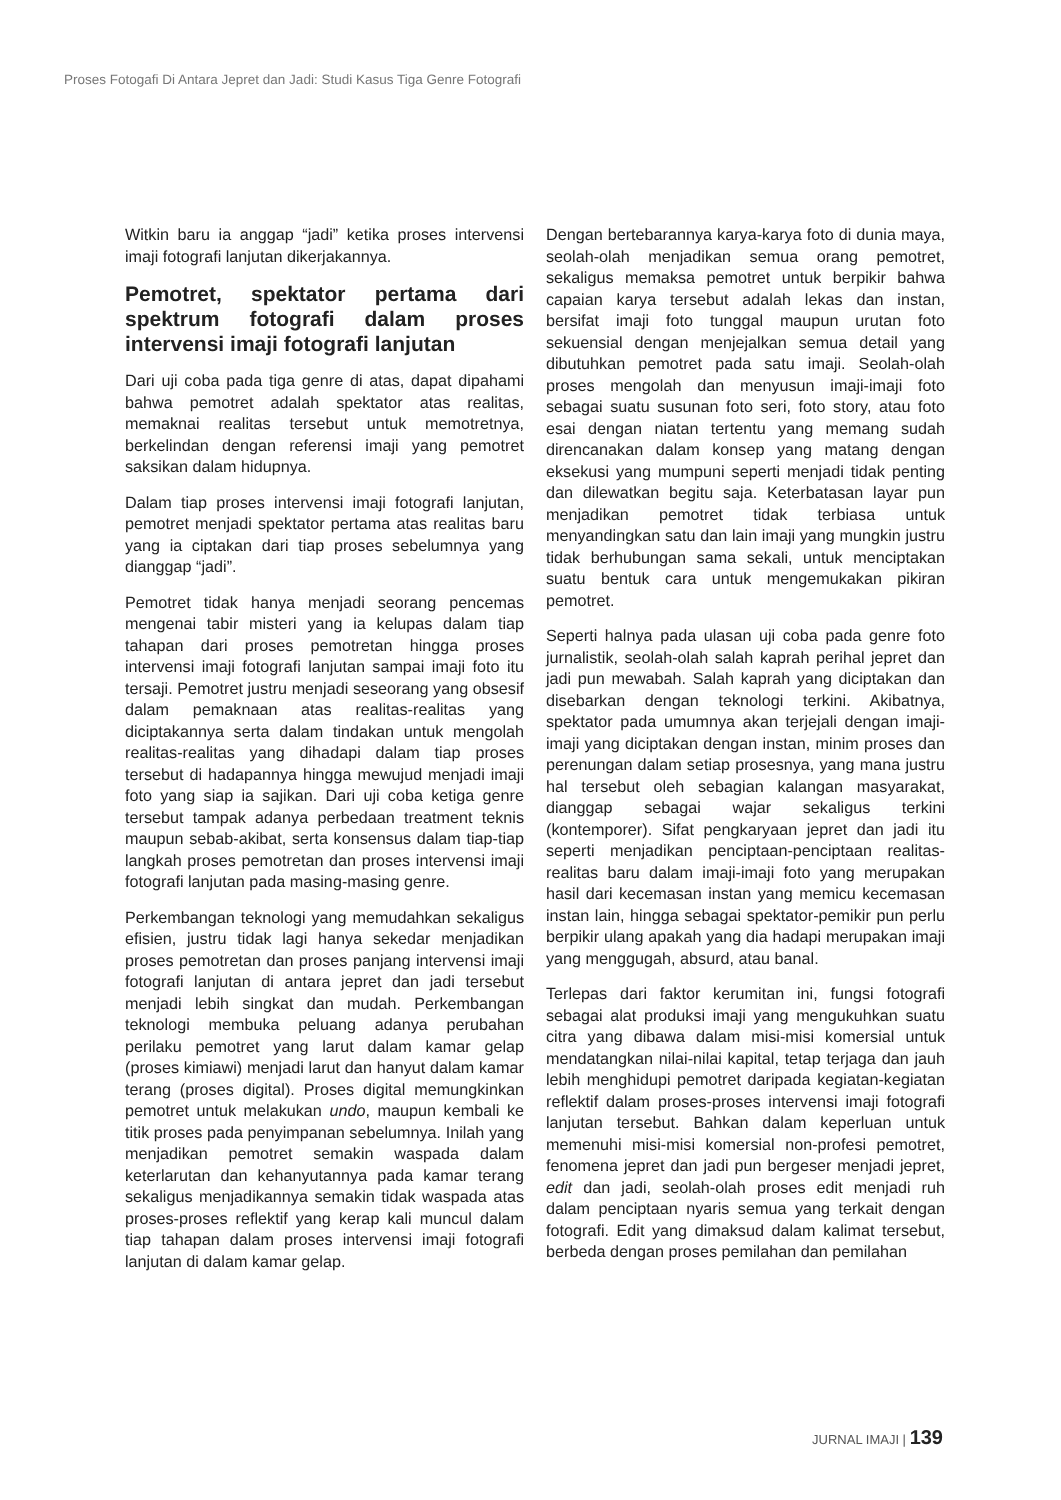Proses Fotogafi Di Antara Jepret dan Jadi: Studi Kasus Tiga Genre Fotografi
Witkin baru ia anggap “jadi” ketika proses intervensi imaji fotografi lanjutan dikerjakannya.
Pemotret, spektator pertama dari spektrum fotografi dalam proses intervensi imaji fotografi lanjutan
Dari uji coba pada tiga genre di atas, dapat dipahami bahwa pemotret adalah spektator atas realitas, memaknai realitas tersebut untuk memotretnya, berkelindan dengan referensi imaji yang pemotret saksikan dalam hidupnya.
Dalam tiap proses intervensi imaji fotografi lanjutan, pemotret menjadi spektator pertama atas realitas baru yang ia ciptakan dari tiap proses sebelumnya yang dianggap “jadi”.
Pemotret tidak hanya menjadi seorang pencemas mengenai tabir misteri yang ia kelupas dalam tiap tahapan dari proses pemotretan hingga proses intervensi imaji fotografi lanjutan sampai imaji foto itu tersaji. Pemotret justru menjadi seseorang yang obsesif dalam pemaknaan atas realitas-realitas yang diciptakannya serta dalam tindakan untuk mengolah realitas-realitas yang dihadapi dalam tiap proses tersebut di hadapannya hingga mewujud menjadi imaji foto yang siap ia sajikan. Dari uji coba ketiga genre tersebut tampak adanya perbedaan treatment teknis maupun sebab-akibat, serta konsensus dalam tiap-tiap langkah proses pemotretan dan proses intervensi imaji fotografi lanjutan pada masing-masing genre.
Perkembangan teknologi yang memudahkan sekaligus efisien, justru tidak lagi hanya sekedar menjadikan proses pemotretan dan proses panjang intervensi imaji fotografi lanjutan di antara jepret dan jadi tersebut menjadi lebih singkat dan mudah. Perkembangan teknologi membuka peluang adanya perubahan perilaku pemotret yang larut dalam kamar gelap (proses kimiawi) menjadi larut dan hanyut dalam kamar terang (proses digital). Proses digital memungkinkan pemotret untuk melakukan undo, maupun kembali ke titik proses pada penyimpanan sebelumnya. Inilah yang menjadikan pemotret semakin waspada dalam keterlarutan dan kehanyutannya pada kamar terang sekaligus menjadikannya semakin tidak waspada atas proses-proses reflektif yang kerap kali muncul dalam tiap tahapan dalam proses intervensi imaji fotografi lanjutan di dalam kamar gelap.
Dengan bertebarannya karya-karya foto di dunia maya, seolah-olah menjadikan semua orang pemotret, sekaligus memaksa pemotret untuk berpikir bahwa capaian karya tersebut adalah lekas dan instan, bersifat imaji foto tunggal maupun urutan foto sekuensial dengan menjejalkan semua detail yang dibutuhkan pemotret pada satu imaji. Seolah-olah proses mengolah dan menyusun imaji-imaji foto sebagai suatu susunan foto seri, foto story, atau foto esai dengan niatan tertentu yang memang sudah direncanakan dalam konsep yang matang dengan eksekusi yang mumpuni seperti menjadi tidak penting dan dilewatkan begitu saja. Keterbatasan layar pun menjadikan pemotret tidak terbiasa untuk menyandingkan satu dan lain imaji yang mungkin justru tidak berhubungan sama sekali, untuk menciptakan suatu bentuk cara untuk mengemukakan pikiran pemotret.
Seperti halnya pada ulasan uji coba pada genre foto jurnalistik, seolah-olah salah kaprah perihal jepret dan jadi pun mewabah. Salah kaprah yang diciptakan dan disebarkan dengan teknologi terkini. Akibatnya, spektator pada umumnya akan terjejali dengan imaji-imaji yang diciptakan dengan instan, minim proses dan perenungan dalam setiap prosesnya, yang mana justru hal tersebut oleh sebagian kalangan masyarakat, dianggap sebagai wajar sekaligus terkini (kontemporer). Sifat pengkaryaan jepret dan jadi itu seperti menjadikan penciptaan-penciptaan realitas-realitas baru dalam imaji-imaji foto yang merupakan hasil dari kecemasan instan yang memicu kecemasan instan lain, hingga sebagai spektator-pemikir pun perlu berpikir ulang apakah yang dia hadapi merupakan imaji yang menggugah, absurd, atau banal.
Terlepas dari faktor kerumitan ini, fungsi fotografi sebagai alat produksi imaji yang mengukuhkan suatu citra yang dibawa dalam misi-misi komersial untuk mendatangkan nilai-nilai kapital, tetap terjaga dan jauh lebih menghidupi pemotret daripada kegiatan-kegiatan reflektif dalam proses-proses intervensi imaji fotografi lanjutan tersebut. Bahkan dalam keperluan untuk memenuhi misi-misi komersial non-profesi pemotret, fenomena jepret dan jadi pun bergeser menjadi jepret, edit dan jadi, seolah-olah proses edit menjadi ruh dalam penciptaan nyaris semua yang terkait dengan fotografi. Edit yang dimaksud dalam kalimat tersebut, berbeda dengan proses pemilahan dan pemilahan
JURNAL IMAJI | 139